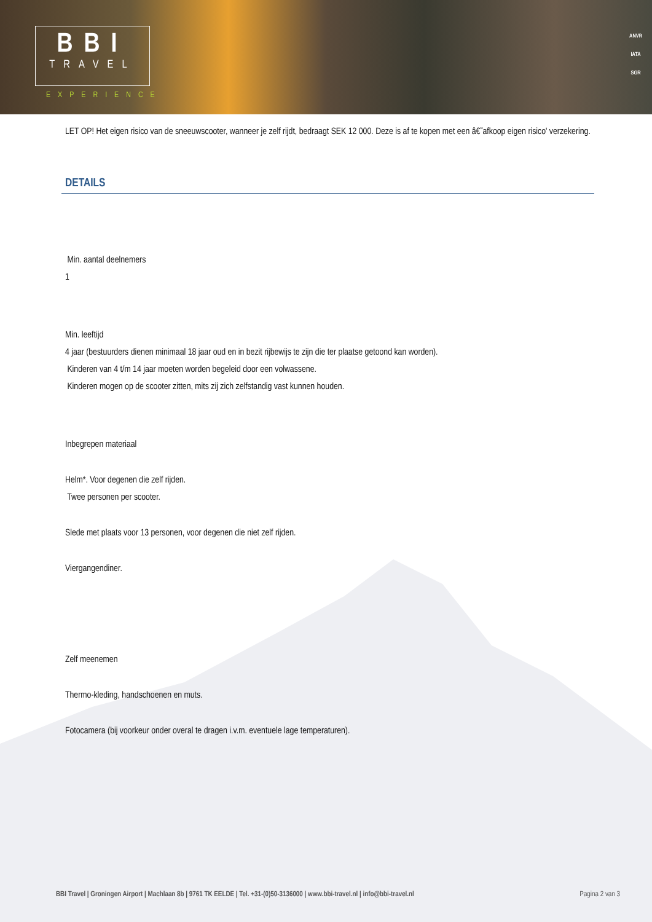BBI
TRAVEL
EXPERIENCE
ANVR
IATA
SGR
LET OP! Het eigen risico van de sneeuwscooter, wanneer je zelf rijdt, bedraagt SEK 12 000. Deze is af te kopen met een â€˜afkoop eigen risico' verzekering.
DETAILS
Min. aantal deelnemers
1
Min. leeftijd
4 jaar (bestuurders dienen minimaal 18 jaar oud en in bezit rijbewijs te zijn die ter plaatse getoond kan worden).
Kinderen van 4 t/m 14 jaar moeten worden begeleid door een volwassene.
Kinderen mogen op de scooter zitten, mits zij zich zelfstandig vast kunnen houden.
Inbegrepen materiaal
Helm*. Voor degenen die zelf rijden.
Twee personen per scooter.
Slede met plaats voor 13 personen, voor degenen die niet zelf rijden.
Viergangendiner.
Zelf meenemen
Thermo-kleding, handschoenen en muts.
Fotocamera (bij voorkeur onder overal te dragen i.v.m. eventuele lage temperaturen).
BBI Travel | Groningen Airport | Machlaan 8b | 9761 TK EELDE | Tel. +31-(0)50-3136000 | www.bbi-travel.nl | info@bbi-travel.nl Pagina 2 van 3